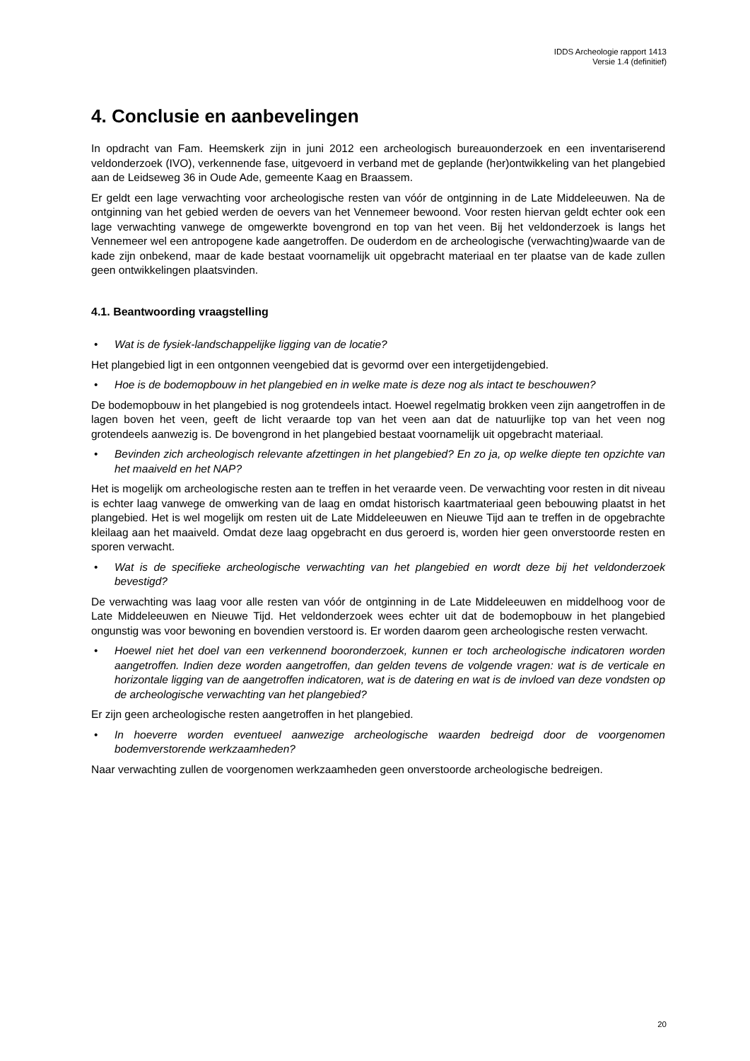IDDS Archeologie rapport 1413
Versie 1.4 (definitief)
4. Conclusie en aanbevelingen
In opdracht van Fam. Heemskerk zijn in juni 2012 een archeologisch bureauonderzoek en een inventariserend veldonderzoek (IVO), verkennende fase, uitgevoerd in verband met de geplande (her)ontwikkeling van het plangebied aan de Leidseweg 36 in Oude Ade, gemeente Kaag en Braassem.
Er geldt een lage verwachting voor archeologische resten van vóór de ontginning in de Late Middeleeuwen. Na de ontginning van het gebied werden de oevers van het Vennemeer bewoond. Voor resten hiervan geldt echter ook een lage verwachting vanwege de omgewerkte bovengrond en top van het veen. Bij het veldonderzoek is langs het Vennemeer wel een antropogene kade aangetroffen. De ouderdom en de archeologische (verwachting)waarde van de kade zijn onbekend, maar de kade bestaat voornamelijk uit opgebracht materiaal en ter plaatse van de kade zullen geen ontwikkelingen plaatsvinden.
4.1. Beantwoording vraagstelling
• Wat is de fysiek-landschappelijke ligging van de locatie?
Het plangebied ligt in een ontgonnen veengebied dat is gevormd over een intergetijdengebied.
• Hoe is de bodemopbouw in het plangebied en in welke mate is deze nog als intact te beschouwen?
De bodemopbouw in het plangebied is nog grotendeels intact. Hoewel regelmatig brokken veen zijn aangetroffen in de lagen boven het veen, geeft de licht veraarde top van het veen aan dat de natuurlijke top van het veen nog grotendeels aanwezig is. De bovengrond in het plangebied bestaat voornamelijk uit opgebracht materiaal.
• Bevinden zich archeologisch relevante afzettingen in het plangebied? En zo ja, op welke diepte ten opzichte van het maaiveld en het NAP?
Het is mogelijk om archeologische resten aan te treffen in het veraarde veen. De verwachting voor resten in dit niveau is echter laag vanwege de omwerking van de laag en omdat historisch kaartmateriaal geen bebouwing plaatst in het plangebied. Het is wel mogelijk om resten uit de Late Middeleeuwen en Nieuwe Tijd aan te treffen in de opgebrachte kleilaag aan het maaiveld. Omdat deze laag opgebracht en dus geroerd is, worden hier geen onverstoorde resten en sporen verwacht.
• Wat is de specifieke archeologische verwachting van het plangebied en wordt deze bij het veldonderzoek bevestigd?
De verwachting was laag voor alle resten van vóór de ontginning in de Late Middeleeuwen en middelhoog voor de Late Middeleeuwen en Nieuwe Tijd. Het veldonderzoek wees echter uit dat de bodemopbouw in het plangebied ongunstig was voor bewoning en bovendien verstoord is. Er worden daarom geen archeologische resten verwacht.
• Hoewel niet het doel van een verkennend booronderzoek, kunnen er toch archeologische indicatoren worden aangetroffen. Indien deze worden aangetroffen, dan gelden tevens de volgende vragen: wat is de verticale en horizontale ligging van de aangetroffen indicatoren, wat is de datering en wat is de invloed van deze vondsten op de archeologische verwachting van het plangebied?
Er zijn geen archeologische resten aangetroffen in het plangebied.
• In hoeverre worden eventueel aanwezige archeologische waarden bedreigd door de voorgenomen bodemverstorende werkzaamheden?
Naar verwachting zullen de voorgenomen werkzaamheden geen onverstoorde archeologische bedreigen.
20